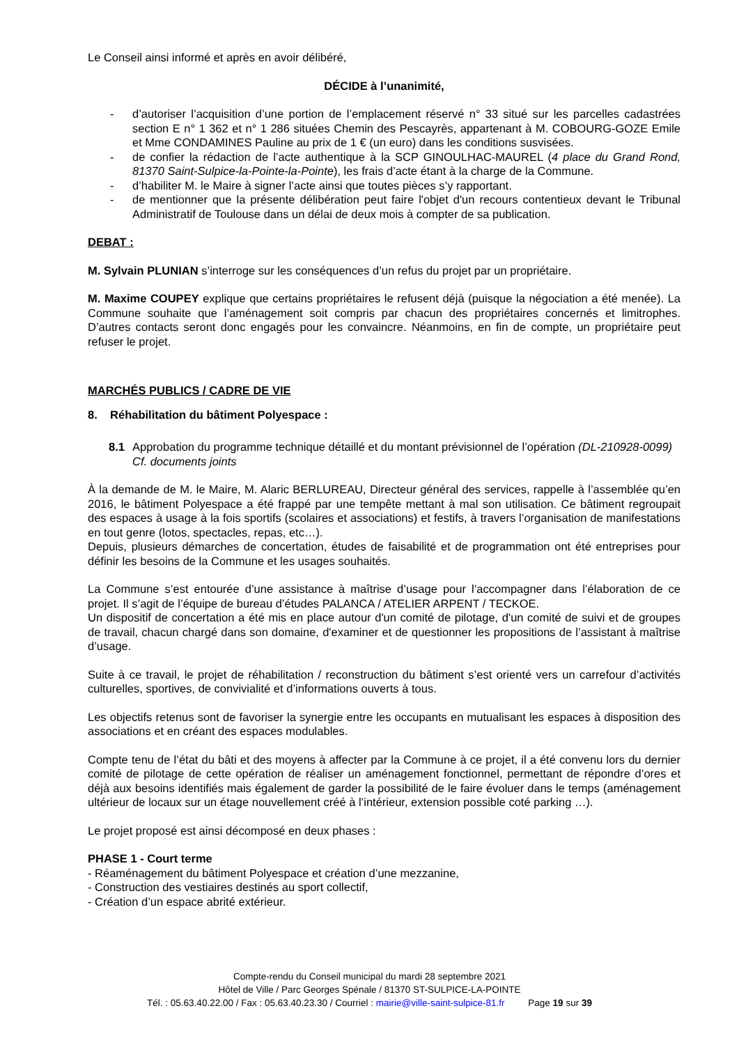Le Conseil ainsi informé et après en avoir délibéré,
DÉCIDE à l’unanimité,
- d’autoriser l’acquisition d’une portion de l’emplacement réservé n° 33 situé sur les parcelles cadastrées section E n° 1 362 et n° 1 286 situées Chemin des Pescayrès, appartenant à M. COBOURG-GOZE Emile et Mme CONDAMINES Pauline au prix de 1 € (un euro) dans les conditions susvisées.
- de confier la rédaction de l’acte authentique à la SCP GINOULHAC-MAUREL (4 place du Grand Rond, 81370 Saint-Sulpice-la-Pointe-la-Pointe), les frais d’acte étant à la charge de la Commune.
- d’habiliter M. le Maire à signer l’acte ainsi que toutes pièces s’y rapportant.
- de mentionner que la présente délibération peut faire l'objet d'un recours contentieux devant le Tribunal Administratif de Toulouse dans un délai de deux mois à compter de sa publication.
DEBAT :
M. Sylvain PLUNIAN s’interroge sur les conséquences d’un refus du projet par un propriétaire.
M. Maxime COUPEY explique que certains propriétaires le refusent déjà (puisque la négociation a été menée). La Commune souhaite que l’aménagement soit compris par chacun des propriétaires concernés et limitrophes. D’autres contacts seront donc engagés pour les convaincre. Néanmoins, en fin de compte, un propriétaire peut refuser le projet.
MARCHÉS PUBLICS / CADRE DE VIE
8. Réhabilitation du bâtiment Polyespace :
8.1 Approbation du programme technique détaillé et du montant prévisionnel de l’opération (DL-210928-0099)
Cf. documents joints
À la demande de M. le Maire, M. Alaric BERLUREAU, Directeur général des services, rappelle à l’assemblée qu’en 2016, le bâtiment Polyespace a été frappé par une tempête mettant à mal son utilisation. Ce bâtiment regroupait des espaces à usage à la fois sportifs (scolaires et associations) et festifs, à travers l’organisation de manifestations en tout genre (lotos, spectacles, repas, etc…).
Depuis, plusieurs démarches de concertation, études de faisabilité et de programmation ont été entreprises pour définir les besoins de la Commune et les usages souhaités.
La Commune s’est entourée d’une assistance à maîtrise d’usage pour l’accompagner dans l’élaboration de ce projet. Il s’agit de l’équipe de bureau d’études PALANCA / ATELIER ARPENT / TECKOE.
Un dispositif de concertation a été mis en place autour d'un comité de pilotage, d'un comité de suivi et de groupes de travail, chacun chargé dans son domaine, d'examiner et de questionner les propositions de l’assistant à maîtrise d’usage.
Suite à ce travail, le projet de réhabilitation / reconstruction du bâtiment s’est orienté vers un carrefour d’activités culturelles, sportives, de convivialité et d’informations ouverts à tous.
Les objectifs retenus sont de favoriser la synergie entre les occupants en mutualisant les espaces à disposition des associations et en créant des espaces modulables.
Compte tenu de l’état du bâti et des moyens à affecter par la Commune à ce projet, il a été convenu lors du dernier comité de pilotage de cette opération de réaliser un aménagement fonctionnel, permettant de répondre d’ores et déjà aux besoins identifiés mais également de garder la possibilité de le faire évoluer dans le temps (aménagement ultérieur de locaux sur un étage nouvellement créé à l’intérieur, extension possible coté parking …).
Le projet proposé est ainsi décomposé en deux phases :
PHASE 1 - Court terme
- Réaménagement du bâtiment Polyespace et création d’une mezzanine,
- Construction des vestiaires destinés au sport collectif,
- Création d’un espace abrité extérieur.
Compte-rendu du Conseil municipal du mardi 28 septembre 2021
Hôtel de Ville / Parc Georges Spénale / 81370 ST-SULPICE-LA-POINTE
Tél. : 05.63.40.22.00 / Fax : 05.63.40.23.30 / Courriel : mairie@ville-saint-sulpice-81.fr Page 19 sur 39